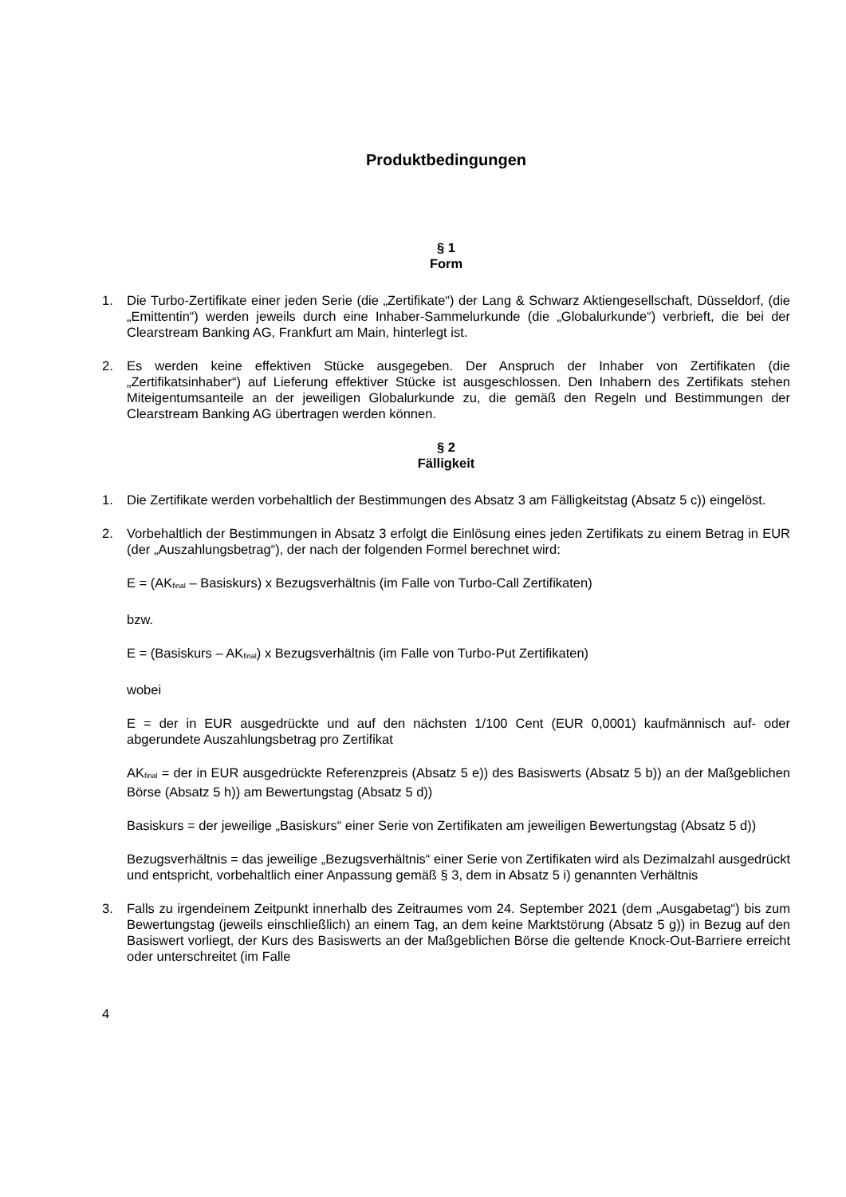Produktbedingungen
§ 1
Form
1. Die Turbo-Zertifikate einer jeden Serie (die „Zertifikate“) der Lang & Schwarz Aktiengesellschaft, Düsseldorf, (die „Emittentin“) werden jeweils durch eine Inhaber-Sammelurkunde (die „Globalurkunde“) verbrieft, die bei der Clearstream Banking AG, Frankfurt am Main, hinterlegt ist.
2. Es werden keine effektiven Stücke ausgegeben. Der Anspruch der Inhaber von Zertifikaten (die „Zertifikatsinhaber“) auf Lieferung effektiver Stücke ist ausgeschlossen. Den Inhabern des Zertifikats stehen Miteigentumsanteile an der jeweiligen Globalurkunde zu, die gemäß den Regeln und Bestimmungen der Clearstream Banking AG übertragen werden können.
§ 2
Fälligkeit
1. Die Zertifikate werden vorbehaltlich der Bestimmungen des Absatz 3 am Fälligkeitstag (Absatz 5 c)) eingelöst.
2. Vorbehaltlich der Bestimmungen in Absatz 3 erfolgt die Einlösung eines jeden Zertifikats zu einem Betrag in EUR (der „Auszahlungsbetrag“), der nach der folgenden Formel berechnet wird:
E = (AK<sub>final</sub> – Basiskurs) x Bezugsverhältnis (im Falle von Turbo-Call Zertifikaten)
bzw.
E = (Basiskurs – AK<sub>final</sub>) x Bezugsverhältnis (im Falle von Turbo-Put Zertifikaten)
wobei
E = der in EUR ausgedrückte und auf den nächsten 1/100 Cent (EUR 0,0001) kaufmännisch auf- oder abgerundete Auszahlungsbetrag pro Zertifikat
AK<sub>final</sub> = der in EUR ausgedrückte Referenzpreis (Absatz 5 e)) des Basiswerts (Absatz 5 b)) an der Maßgeblichen Börse (Absatz 5 h)) am Bewertungstag (Absatz 5 d))
Basiskurs = der jeweilige „Basiskurs“ einer Serie von Zertifikaten am jeweiligen Bewertungstag (Absatz 5 d))
Bezugsverhältnis = das jeweilige „Bezugsverhältnis“ einer Serie von Zertifikaten wird als Dezimalzahl ausgedrückt und entspricht, vorbehaltlich einer Anpassung gemäß § 3, dem in Absatz 5 i) genannten Verhältnis
3. Falls zu irgendeinem Zeitpunkt innerhalb des Zeitraumes vom 24. September 2021 (dem „Ausgabetag“) bis zum Bewertungstag (jeweils einschließlich) an einem Tag, an dem keine Marktstörung (Absatz 5 g)) in Bezug auf den Basiswert vorliegt, der Kurs des Basiswerts an der Maßgeblichen Börse die geltende Knock-Out-Barriere erreicht oder unterschreitet (im Falle
4